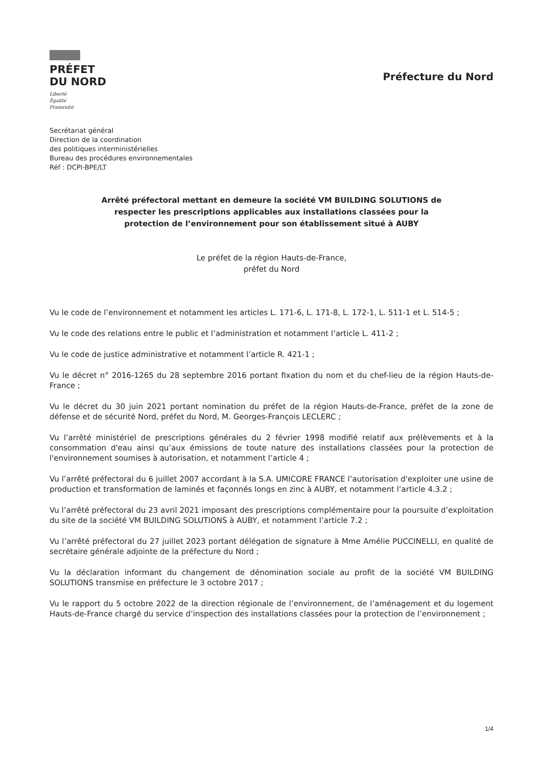PRÉFET
DU NORD
Liberté
Égalité
Fraternité
Préfecture du Nord
Secrétariat général
Direction de la coordination
des politiques interministérielles
Bureau des procédures environnementales
Réf : DCPI-BPE/LT
Arrêté préfectoral mettant en demeure la société VM BUILDING SOLUTIONS de
respecter les prescriptions applicables aux installations classées pour la
protection de l’environnement pour son établissement situé à AUBY
Le préfet de la région Hauts-de-France,
préfet du Nord
Vu le code de l’environnement et notamment les articles L. 171-6, L. 171-8, L. 172-1, L. 511-1 et L. 514-5 ;
Vu le code des relations entre le public et l’administration et notamment l’article L. 411-2 ;
Vu le code de justice administrative et notamment l’article R. 421-1 ;
Vu le décret n° 2016-1265 du 28 septembre 2016 portant fixation du nom et du chef-lieu de la région Hauts-de-France ;
Vu le décret du 30 juin 2021 portant nomination du préfet de la région Hauts-de-France, préfet de la zone de défense et de sécurité Nord, préfet du Nord, M. Georges-François LECLERC ;
Vu l’arrêté ministériel de prescriptions générales du 2 février 1998 modifié relatif aux prélèvements et à la consommation d'eau ainsi qu’aux émissions de toute nature des installations classées pour la protection de l'environnement soumises à autorisation, et notamment l’article 4 ;
Vu l’arrêté préfectoral du 6 juillet 2007 accordant à la S.A. UMICORE FRANCE l’autorisation d'exploiter une usine de production et transformation de laminés et façonnés longs en zinc à AUBY, et notamment l’article 4.3.2 ;
Vu l’arrêté préfectoral du 23 avril 2021 imposant des prescriptions complémentaire pour la poursuite d’exploitation du site de la société VM BUILDING SOLUTIONS à AUBY, et notamment l’article 7.2 ;
Vu l’arrêté préfectoral du 27 juillet 2023 portant délégation de signature à Mme Amélie PUCCINELLI, en qualité de secrétaire générale adjointe de la préfecture du Nord ;
Vu la déclaration informant du changement de dénomination sociale au profit de la société VM BUILDING SOLUTIONS transmise en préfecture le 3 octobre 2017 ;
Vu le rapport du 5 octobre 2022 de la direction régionale de l’environnement, de l’aménagement et du logement Hauts-de-France chargé du service d’inspection des installations classées pour la protection de l’environnement ;
1/4